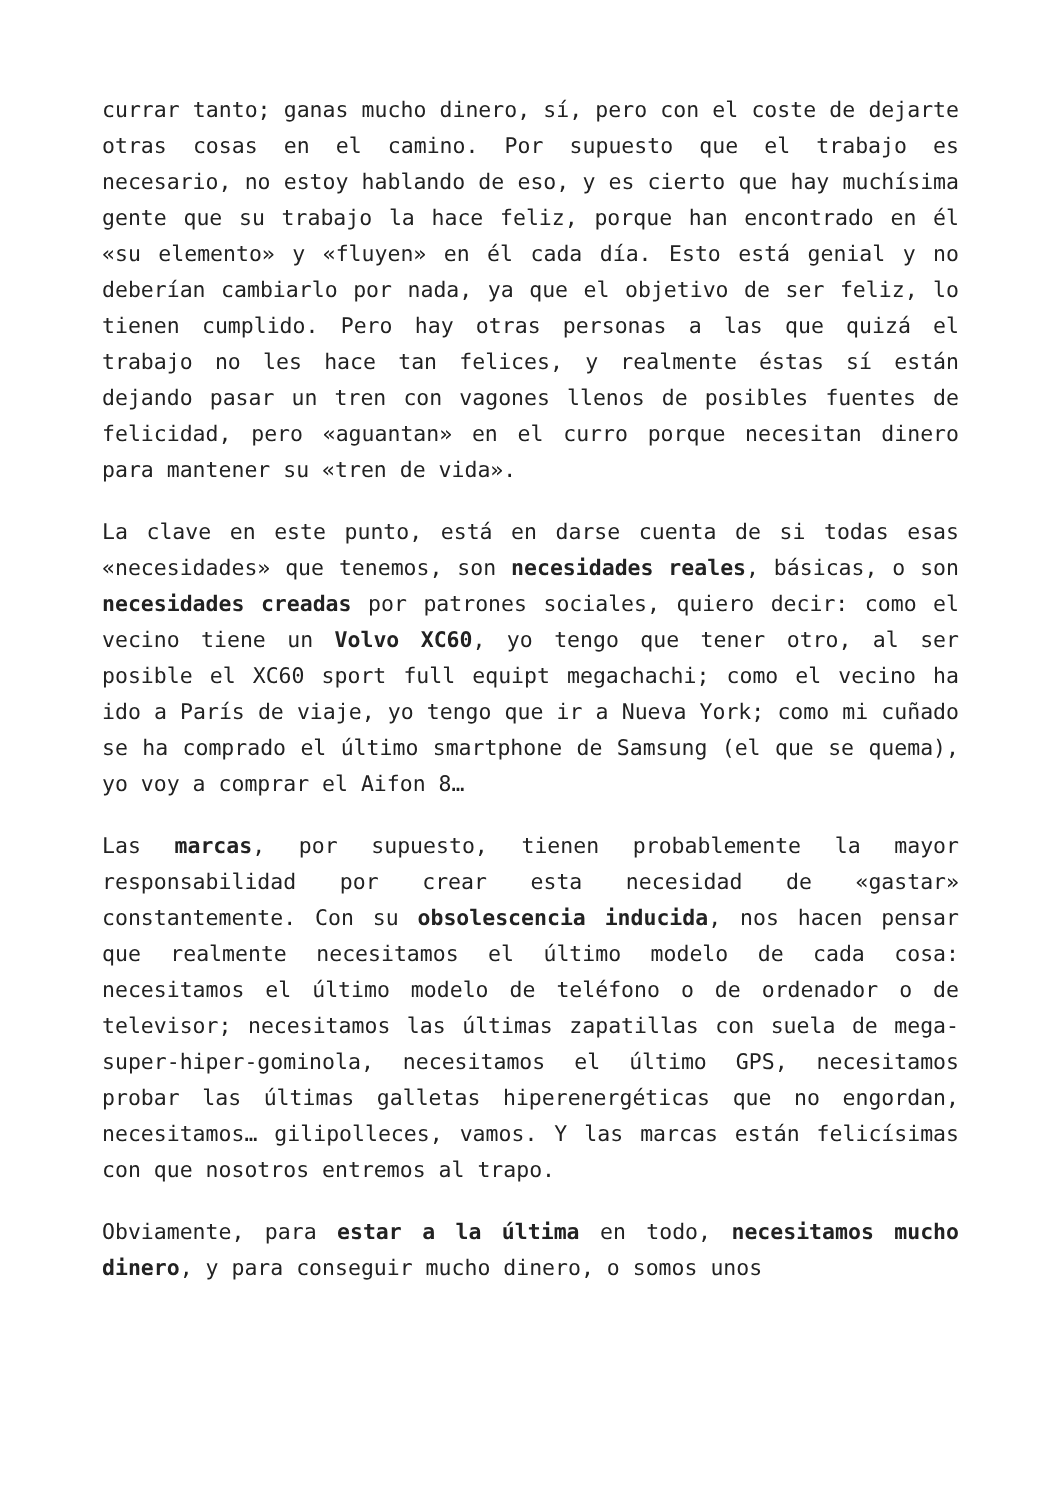currar tanto; ganas mucho dinero, sí, pero con el coste de dejarte otras cosas en el camino. Por supuesto que el trabajo es necesario, no estoy hablando de eso, y es cierto que hay muchísima gente que su trabajo la hace feliz, porque han encontrado en él «su elemento» y «fluyen» en él cada día. Esto está genial y no deberían cambiarlo por nada, ya que el objetivo de ser feliz, lo tienen cumplido. Pero hay otras personas a las que quizá el trabajo no les hace tan felices, y realmente éstas sí están dejando pasar un tren con vagones llenos de posibles fuentes de felicidad, pero «aguantan» en el curro porque necesitan dinero para mantener su «tren de vida».
La clave en este punto, está en darse cuenta de si todas esas «necesidades» que tenemos, son necesidades reales, básicas, o son necesidades creadas por patrones sociales, quiero decir: como el vecino tiene un Volvo XC60, yo tengo que tener otro, al ser posible el XC60 sport full equipt megachachi; como el vecino ha ido a París de viaje, yo tengo que ir a Nueva York; como mi cuñado se ha comprado el último smartphone de Samsung (el que se quema), yo voy a comprar el Aifon 8…
Las marcas, por supuesto, tienen probablemente la mayor responsabilidad por crear esta necesidad de «gastar» constantemente. Con su obsolescencia inducida, nos hacen pensar que realmente necesitamos el último modelo de cada cosa: necesitamos el último modelo de teléfono o de ordenador o de televisor; necesitamos las últimas zapatillas con suela de mega-super-hiper-gominola, necesitamos el último GPS, necesitamos probar las últimas galletas hiperenergéticas que no engordan, necesitamos… gilipolleces, vamos. Y las marcas están felicísimas con que nosotros entremos al trapo.
Obviamente, para estar a la última en todo, necesitamos mucho dinero, y para conseguir mucho dinero, o somos unos